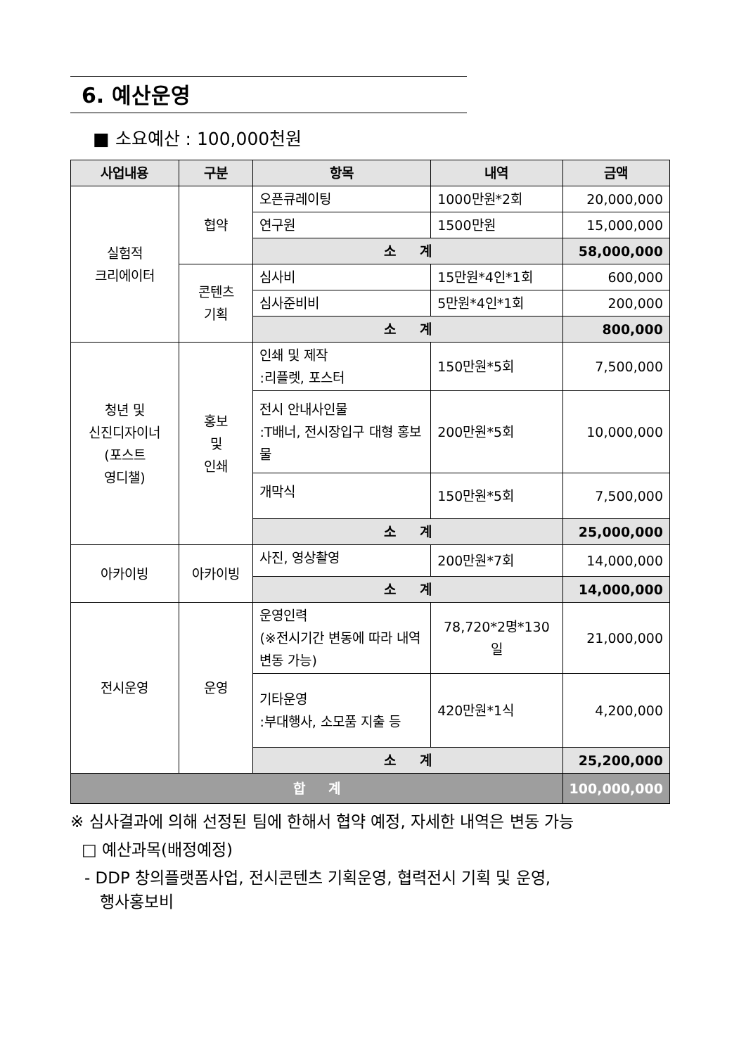6. 예산운영
■ 소요예산 : 100,000천원
| 사업내용 | 구분 | 항목 | 내역 | 금액 |
| --- | --- | --- | --- | --- |
| 실험적 크리에이터 | 협약 | 오픈큐레이팅 | 1000만원*2회 | 20,000,000 |
| | | 연구원 | 1500만원 | 15,000,000 |
| | | 소 계 | | 58,000,000 |
| | 콘텐츠 기획 | 심사비 | 15만원*4인*1회 | 600,000 |
| | | 심사준비비 | 5만원*4인*1회 | 200,000 |
| | | 소 계 | | 800,000 |
| 청년 및 신진디자이너 (포스트 영디챌) | 홍보 및 인쇄 | 인쇄 및 제작 :리플렛, 포스터 | 150만원*5회 | 7,500,000 |
| | | 전시 안내사인물 :T배너, 전시장입구 대형 홍보물 | 200만원*5회 | 10,000,000 |
| | | 개막식 | 150만원*5회 | 7,500,000 |
| | | 소 계 | | 25,000,000 |
| 아카이빙 | 아카이빙 | 사진, 영상촬영 | 200만원*7회 | 14,000,000 |
| | | 소 계 | | 14,000,000 |
| 전시운영 | 운영 | 운영인력 (※전시기간 변동에 따라 내역 변동 가능) | 78,720*2명*130 일 | 21,000,000 |
| | | 기타운영 :부대행사, 소모품 지출 등 | 420만원*1식 | 4,200,000 |
| | | 소 계 | | 25,200,000 |
| 합 계 | | | | 100,000,000 |
※ 심사결과에 의해 선정된 팀에 한해서 협약 예정, 자세한 내역은 변동 가능
□ 예산과목(배정예정)
- DDP 창의플랫폼사업, 전시콘텐츠 기획운영, 협력전시 기획 및 운영,
행사홍보비